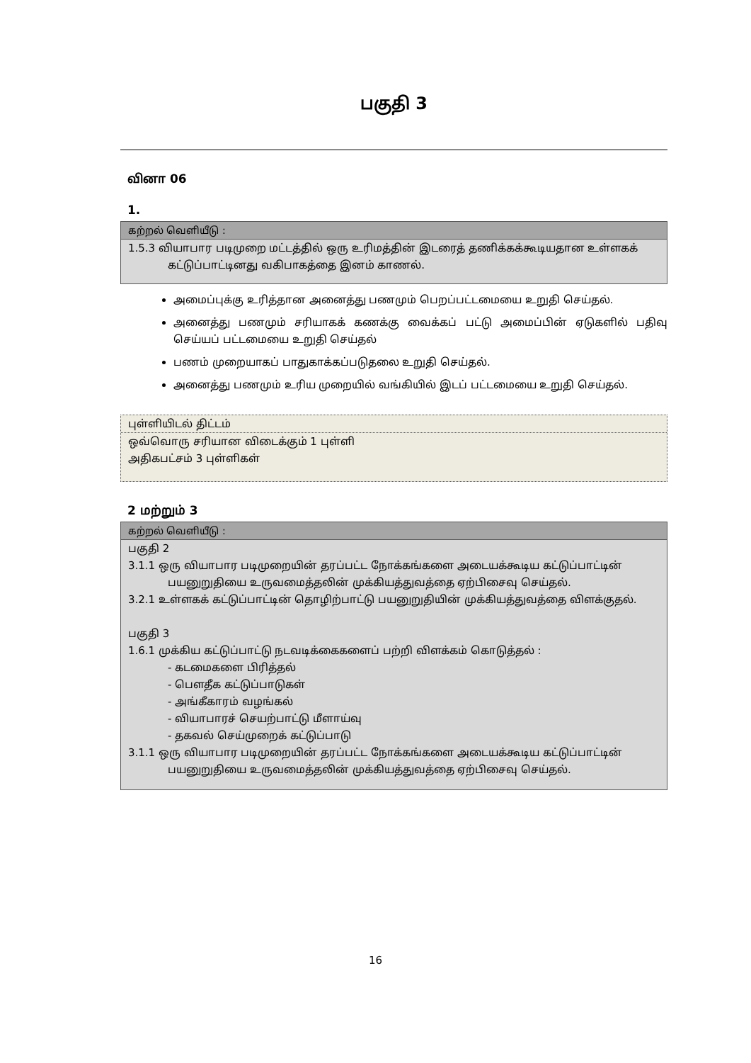பகுதி 3
வினா 06
1.
கற்றல் வெளியீடு :
1.5.3 வியாபார படிமுறை மட்டத்தில் ஒரு உரிமத்தின் இடரைத் தணிக்கக்கூடியதான உள்ளகக் கட்டுப்பாட்டினது வகிபாகத்தை இனம் காணல்.
அமைப்புக்கு உரித்தான அனைத்து பணமும் பெறப்பட்டமையை உறுதி செய்தல்.
அனைத்து பணமும் சரியாகக் கணக்கு வைக்கப் பட்டு அமைப்பின் ஏடுகளில் பதிவு செய்யப் பட்டமையை உறுதி செய்தல்
பணம் முறையாகப் பாதுகாக்கப்படுதலை உறுதி செய்தல்.
அனைத்து பணமும் உரிய முறையில் வங்கியில் இடப் பட்டமையை உறுதி செய்தல்.
புள்ளியிடல் திட்டம்
ஒவ்வொரு சரியான விடைக்கும் 1 புள்ளி
அதிகபட்சம் 3 புள்ளிகள்
2 மற்றும் 3
கற்றல் வெளியீடு :
பகுதி 2
3.1.1 ஒரு வியாபார படிமுறையின் தரப்பட்ட நோக்கங்களை அடையக்கூடிய கட்டுப்பாட்டின் பயனுறுதியை உருவமைத்தலின் முக்கியத்துவத்தை ஏற்பிசைவு செய்தல்.
3.2.1 உள்ளகக் கட்டுப்பாட்டின் தொழிற்பாட்டு பயனுறுதியின் முக்கியத்துவத்தை விளக்குதல்.
பகுதி 3
1.6.1 முக்கிய கட்டுப்பாட்டு நடவடிக்கைகளைப் பற்றி விளக்கம் கொடுத்தல் :
- கடமைகளை பிரித்தல்
- பௌதீக கட்டுப்பாடுகள்
- அங்கீகாரம் வழங்கல்
- வியாபாரச் செயற்பாட்டு மீளாய்வு
- தகவல் செய்முறைக் கட்டுப்பாடு
3.1.1 ஒரு வியாபார படிமுறையின் தரப்பட்ட நோக்கங்களை அடையக்கூடிய கட்டுப்பாட்டின் பயனுறுதியை உருவமைத்தலின் முக்கியத்துவத்தை ஏற்பிசைவு செய்தல்.
16